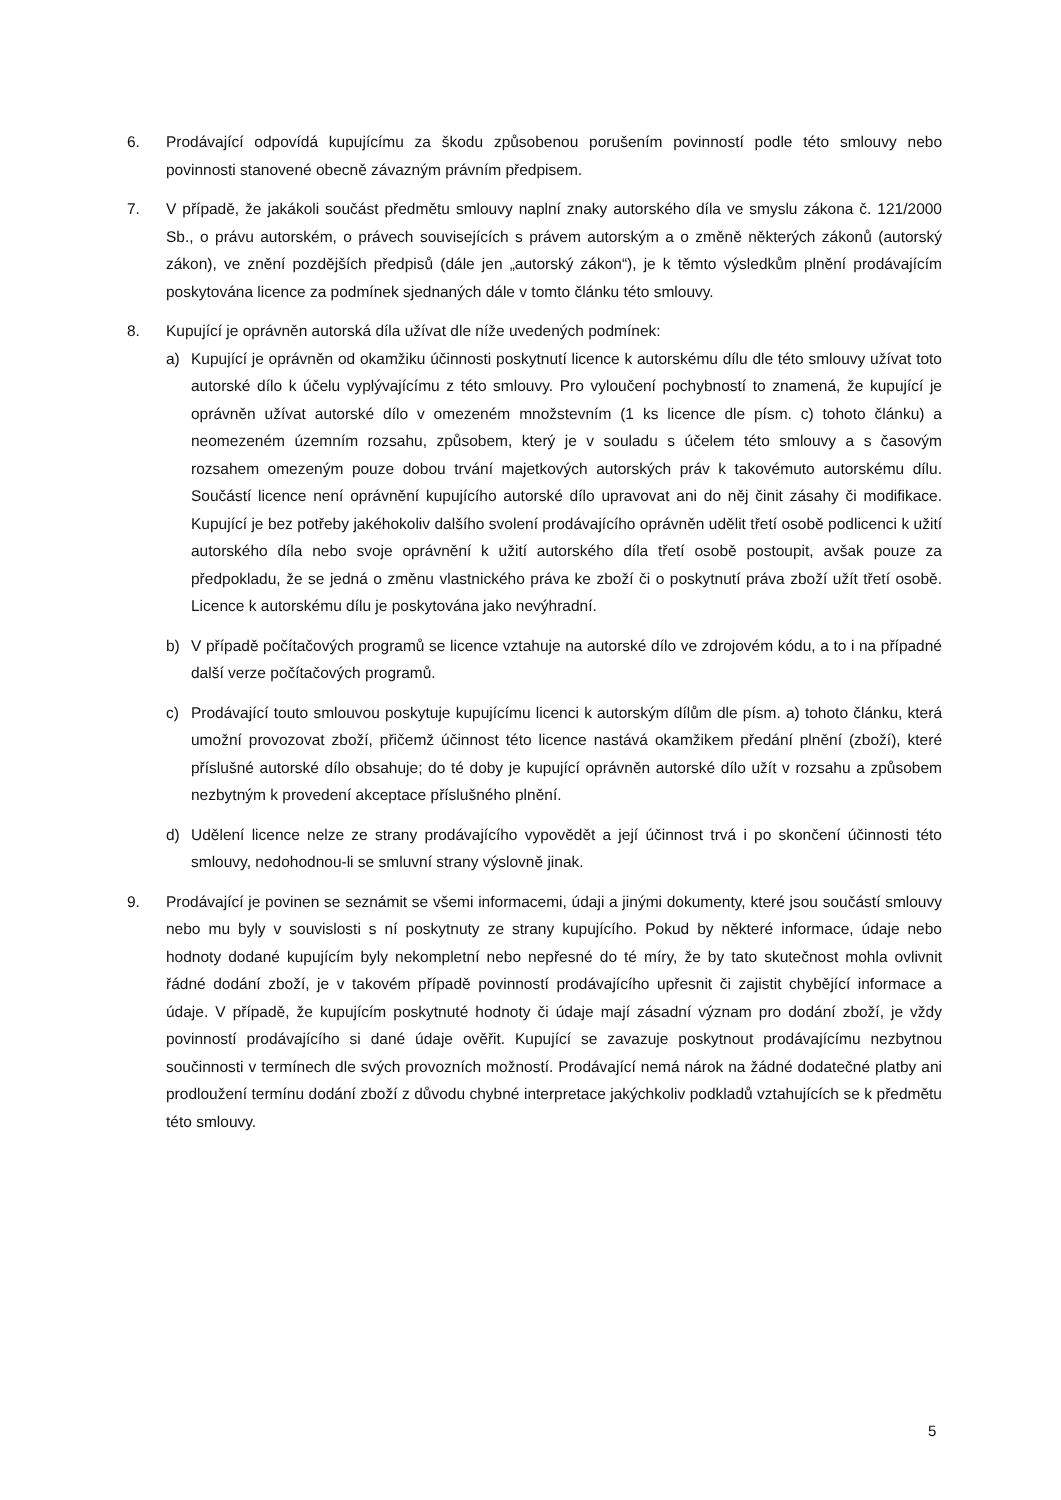6. Prodávající odpovídá kupujícímu za škodu způsobenou porušením povinností podle této smlouvy nebo povinnosti stanovené obecně závazným právním předpisem.
7. V případě, že jakákoli součást předmětu smlouvy naplní znaky autorského díla ve smyslu zákona č. 121/2000 Sb., o právu autorském, o právech souvisejících s právem autorským a o změně některých zákonů (autorský zákon), ve znění pozdějších předpisů (dále jen „autorský zákon“), je k těmto výsledkům plnění prodávajícím poskytována licence za podmínek sjednaných dále v tomto článku této smlouvy.
8. Kupující je oprávněn autorská díla užívat dle níže uvedených podmínek:
a) Kupující je oprávněn od okamžiku účinnosti poskytnutí licence k autorskému dílu dle této smlouvy užívat toto autorské dílo k účelu vyplývajícímu z této smlouvy. Pro vyloučení pochybností to znamená, že kupující je oprávněn užívat autorské dílo v omezeném množstevním (1 ks licence dle písm. c) tohoto článku) a neomezeném územním rozsahu, způsobem, který je v souladu s účelem této smlouvy a s časovým rozsahem omezeným pouze dobou trvání majetkových autorských práv k takovémuto autorskému dílu. Součástí licence není oprávnění kupujícího autorské dílo upravovat ani do něj činit zásahy či modifikace. Kupující je bez potřeby jakéhokoliv dalšího svolení prodávajícího oprávněn udělit třetí osobě podlicenci k užití autorského díla nebo svoje oprávnění k užití autorského díla třetí osobě postoupit, avšak pouze za předpokladu, že se jedná o změnu vlastnického práva ke zboží či o poskytnutí práva zboží užít třetí osobě. Licence k autorskému dílu je poskytována jako nevýhradní.
b) V případě počítačových programů se licence vztahuje na autorské dílo ve zdrojovém kódu, a to i na případné další verze počítačových programů.
c) Prodávající touto smlouvou poskytuje kupujícímu licenci k autorským dílům dle písm. a) tohoto článku, která umožní provozovat zboží, přičemž účinnost této licence nastává okamžikem předání plnění (zboží), které příslušné autorské dílo obsahuje; do té doby je kupující oprávněn autorské dílo užít v rozsahu a způsobem nezbytným k provedení akceptace příslušného plnění.
d) Udělení licence nelze ze strany prodávajícího vypovědět a její účinnost trvá i po skončení účinnosti této smlouvy, nedohodnou-li se smluvní strany výslovně jinak.
9. Prodávající je povinen se seznámit se všemi informacemi, údaji a jinými dokumenty, které jsou součástí smlouvy nebo mu byly v souvislosti s ní poskytnuty ze strany kupujícího. Pokud by některé informace, údaje nebo hodnoty dodané kupujícím byly nekompletní nebo nepřesné do té míry, že by tato skutečnost mohla ovlivnit řádné dodání zboží, je v takovém případě povinností prodávajícího upřesnit či zajistit chybějící informace a údaje. V případě, že kupujícím poskytnuté hodnoty či údaje mají zásadní význam pro dodání zboží, je vždy povinností prodávajícího si dané údaje ověřit. Kupující se zavazuje poskytnout prodávajícímu nezbytnou součinnosti v termínech dle svých provozních možností. Prodávající nemá nárok na žádné dodatečné platby ani prodloužení termínu dodání zboží z důvodu chybné interpretace jakýchkoliv podkladů vztahujících se k předmětu této smlouvy.
5